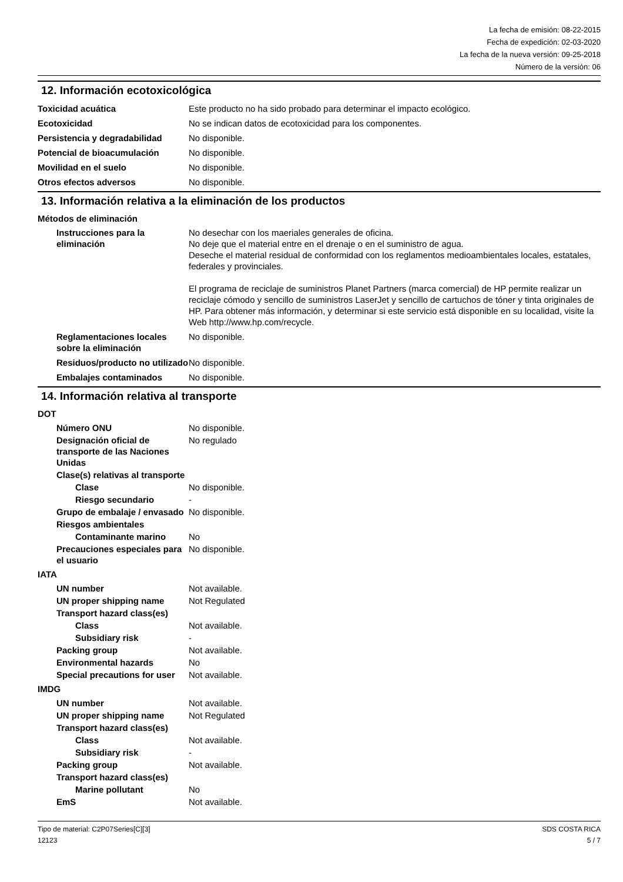La fecha de emisión: 08-22-2015
Fecha de expedición: 02-03-2020
La fecha de la nueva versión: 09-25-2018
Número de la versión: 06
12. Información ecotoxicológica
Toxicidad acuática Este producto no ha sido probado para determinar el impacto ecológico.
Ecotoxicidad No se indican datos de ecotoxicidad para los componentes.
Persistencia y degradabilidad
No disponible.
Potencial de bioacumulación No disponible.
Movilidad en el suelo No disponible.
Otros efectos adversos No disponible.
13. Información relativa a la eliminación de los productos
Métodos de eliminación
Instrucciones para la eliminación
No desechar con los maeriales generales de oficina.
No deje que el material entre en el drenaje o en el suministro de agua.
Deseche el material residual de conformidad con los reglamentos medioambientales locales, estatales, federales y provinciales.
El programa de reciclaje de suministros Planet Partners (marca comercial) de HP permite realizar un reciclaje cómodo y sencillo de suministros LaserJet y sencillo de cartuchos de tóner y tinta originales de HP. Para obtener más información, y determinar si este servicio está disponible en su localidad, visite la Web http://www.hp.com/recycle.
Reglamentaciones locales sobre la eliminación
No disponible.
Residuos/producto no utilizado
No disponible.
Embalajes contaminados No disponible.
14. Información relativa al transporte
DOT
Número ONU No disponible.
Designación oficial de transporte de las Naciones Unidas
No regulado
Clase(s) relativas al transporte
Clase No disponible.
Riesgo secundario -
Grupo de embalaje / envasado
No disponible.
Riesgos ambientales
Contaminante marino No
Precauciones especiales para el usuario
No disponible.
IATA
UN number Not available.
UN proper shipping name Not Regulated
Transport hazard class(es)
Class Not available.
Subsidiary risk -
Packing group Not available.
Environmental hazards No
Special precautions for user
Not available.
IMDG
UN number Not available.
UN proper shipping name Not Regulated
Transport hazard class(es)
Class Not available.
Subsidiary risk -
Packing group Not available.
Transport hazard class(es)
Marine pollutant No
EmS Not available.
Tipo de material: C2P07Series[C][3]
12123
SDS COSTA RICA
5 / 7